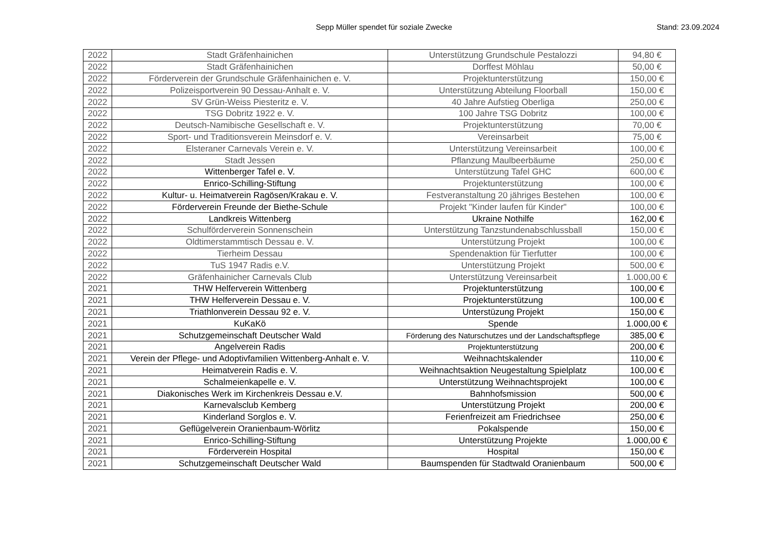Sepp Müller spendet für soziale Zwecke
Stand: 23.09.2024
| 2022 | Stadt Gräfenhainichen | Unterstützung Grundschule Pestalozzi | 94,80 € |
| 2022 | Stadt Gräfenhainichen | Dorffest Möhlau | 50,00 € |
| 2022 | Förderverein der Grundschule Gräfenhainichen e. V. | Projektunterstützung | 150,00 € |
| 2022 | Polizeisportverein 90 Dessau-Anhalt e. V. | Unterstützung Abteilung Floorball | 150,00 € |
| 2022 | SV Grün-Weiss Piesteritz e. V. | 40 Jahre Aufstieg Oberliga | 250,00 € |
| 2022 | TSG Dobritz 1922 e. V. | 100 Jahre TSG Dobritz | 100,00 € |
| 2022 | Deutsch-Namibische Gesellschaft e. V. | Projektunterstützung | 70,00 € |
| 2022 | Sport- und Traditionsverein Meinsdorf e. V. | Vereinsarbeit | 75,00 € |
| 2022 | Elsteraner Carnevals Verein e. V. | Unterstützung Vereinsarbeit | 100,00 € |
| 2022 | Stadt Jessen | Pflanzung Maulbeerbäume | 250,00 € |
| 2022 | Wittenberger Tafel e. V. | Unterstützung Tafel GHC | 600,00 € |
| 2022 | Enrico-Schilling-Stiftung | Projektunterstützung | 100,00 € |
| 2022 | Kultur- u. Heimatverein Ragösen/Krakau e. V. | Festveranstaltung 20 jähriges Bestehen | 100,00 € |
| 2022 | Förderverein Freunde der Biethe-Schule | Projekt "Kinder laufen für Kinder" | 100,00 € |
| 2022 | Landkreis Wittenberg | Ukraine Nothilfe | 162,00 € |
| 2022 | Schulförderverein Sonnenschein | Unterstützung Tanzstundenabschlussball | 150,00 € |
| 2022 | Oldtimerstammtisch Dessau e. V. | Unterstützung Projekt | 100,00 € |
| 2022 | Tierheim Dessau | Spendenaktion für Tierfutter | 100,00 € |
| 2022 | TuS 1947 Radis e.V. | Unterstützung Projekt | 500,00 € |
| 2022 | Gräfenhainicher Carnevals Club | Unterstützung Vereinsarbeit | 1.000,00 € |
| 2021 | THW Helferverein Wittenberg | Projektunterstützung | 100,00 € |
| 2021 | THW Helferverein Dessau e. V. | Projektunterstützung | 100,00 € |
| 2021 | Triathlonverein Dessau 92 e. V. | Unterstüzung Projekt | 150,00 € |
| 2021 | KuKaKö | Spende | 1.000,00 € |
| 2021 | Schutzgemeinschaft Deutscher Wald | Förderung des Naturschutzes und der Landschaftspflege | 385,00 € |
| 2021 | Angelverein Radis | Projektunterstützung | 200,00 € |
| 2021 | Verein der Pflege- und Adoptivfamilien Wittenberg-Anhalt e. V. | Weihnachtskalender | 110,00 € |
| 2021 | Heimatverein Radis e. V. | Weihnachtsaktion Neugestaltung Spielplatz | 100,00 € |
| 2021 | Schalmeienkapelle e. V. | Unterstützung Weihnachtsprojekt | 100,00 € |
| 2021 | Diakonisches Werk im Kirchenkreis Dessau e.V. | Bahnhofsmission | 500,00 € |
| 2021 | Karnevalsclub Kemberg | Unterstützung Projekt | 200,00 € |
| 2021 | Kinderland Sorglos e. V. | Ferienfreizeit am Friedrichsee | 250,00 € |
| 2021 | Geflügelverein Oranienbaum-Wörlitz | Pokalspende | 150,00 € |
| 2021 | Enrico-Schilling-Stiftung | Unterstützung Projekte | 1.000,00 € |
| 2021 | Förderverein Hospital | Hospital | 150,00 € |
| 2021 | Schutzgemeinschaft Deutscher Wald | Baumspenden für Stadtwald Oranienbaum | 500,00 € |